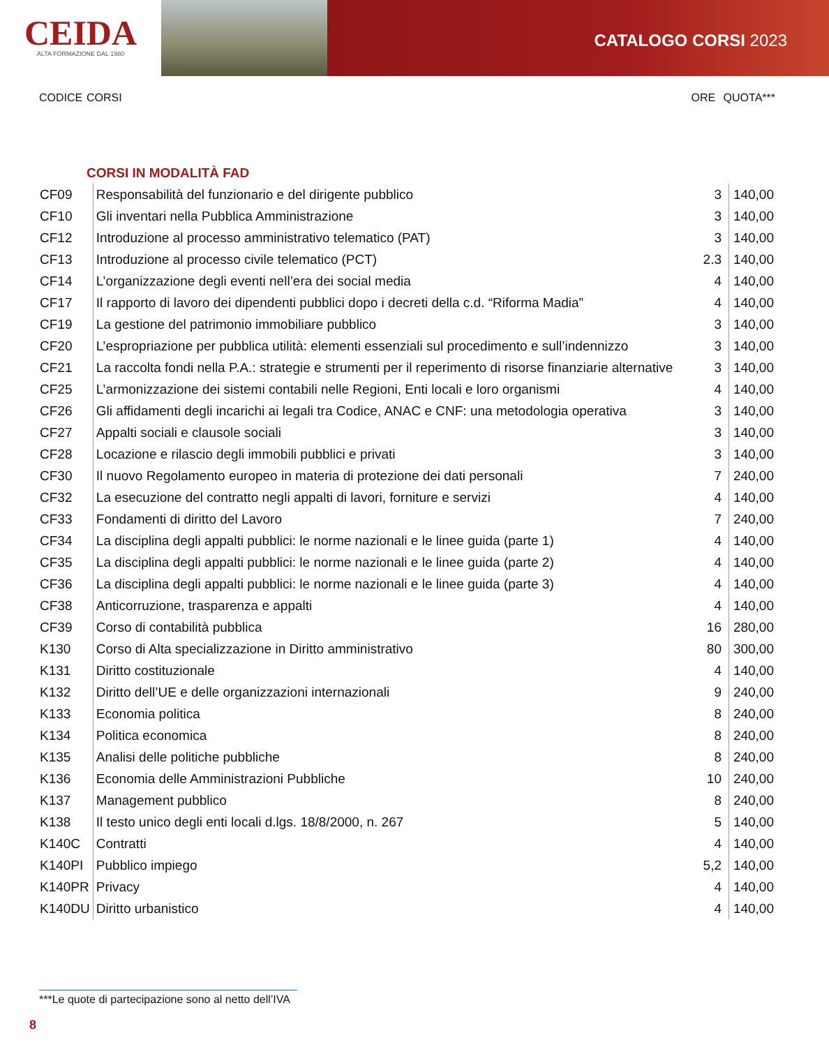CEIDA
ALTA FORMAZIONE DAL 1980
CATALOGO CORSI 2023
CODICE CORSI ORE QUOTA***
CORSI IN MODALITÀ FAD
| CF09 | Responsabilità del funzionario e del dirigente pubblico | 3 | 140,00 |
| CF10 | Gli inventari nella Pubblica Amministrazione | 3 | 140,00 |
| CF12 | Introduzione al processo amministrativo telematico (PAT) | 3 | 140,00 |
| CF13 | Introduzione al processo civile telematico (PCT) | 2.3 | 140,00 |
| CF14 | L’organizzazione degli eventi nell’era dei social media | 4 | 140,00 |
| CF17 | Il rapporto di lavoro dei dipendenti pubblici dopo i decreti della c.d. “Riforma Madia” | 4 | 140,00 |
| CF19 | La gestione del patrimonio immobiliare pubblico | 3 | 140,00 |
| CF20 | L’espropriazione per pubblica utilità: elementi essenziali sul procedimento e sull’indennizzo | 3 | 140,00 |
| CF21 | La raccolta fondi nella P.A.: strategie e strumenti per il reperimento di risorse finanziarie alternative | 3 | 140,00 |
| CF25 | L’armonizzazione dei sistemi contabili nelle Regioni, Enti locali e loro organismi | 4 | 140,00 |
| CF26 | Gli affidamenti degli incarichi ai legali tra Codice, ANAC e CNF: una metodologia operativa | 3 | 140,00 |
| CF27 | Appalti sociali e clausole sociali | 3 | 140,00 |
| CF28 | Locazione e rilascio degli immobili pubblici e privati | 3 | 140,00 |
| CF30 | Il nuovo Regolamento europeo in materia di protezione dei dati personali | 7 | 240,00 |
| CF32 | La esecuzione del contratto negli appalti di lavori, forniture e servizi | 4 | 140,00 |
| CF33 | Fondamenti di diritto del Lavoro | 7 | 240,00 |
| CF34 | La disciplina degli appalti pubblici: le norme nazionali e le linee guida (parte 1) | 4 | 140,00 |
| CF35 | La disciplina degli appalti pubblici: le norme nazionali e le linee guida (parte 2) | 4 | 140,00 |
| CF36 | La disciplina degli appalti pubblici: le norme nazionali e le linee guida (parte 3) | 4 | 140,00 |
| CF38 | Anticorruzione, trasparenza e appalti | 4 | 140,00 |
| CF39 | Corso di contabilità pubblica | 16 | 280,00 |
| K130 | Corso di Alta specializzazione in Diritto amministrativo | 80 | 300,00 |
| K131 | Diritto costituzionale | 4 | 140,00 |
| K132 | Diritto dell’UE e delle organizzazioni internazionali | 9 | 240,00 |
| K133 | Economia politica | 8 | 240,00 |
| K134 | Politica economica | 8 | 240,00 |
| K135 | Analisi delle politiche pubbliche | 8 | 240,00 |
| K136 | Economia delle Amministrazioni Pubbliche | 10 | 240,00 |
| K137 | Management pubblico | 8 | 240,00 |
| K138 | Il testo unico degli enti locali d.lgs. 18/8/2000, n. 267 | 5 | 140,00 |
| K140C | Contratti | 4 | 140,00 |
| K140PI | Pubblico impiego | 5,2 | 140,00 |
| K140PR | Privacy | 4 | 140,00 |
| K140DU | Diritto urbanistico | 4 | 140,00 |
***Le quote di partecipazione sono al netto dell’IVA
8